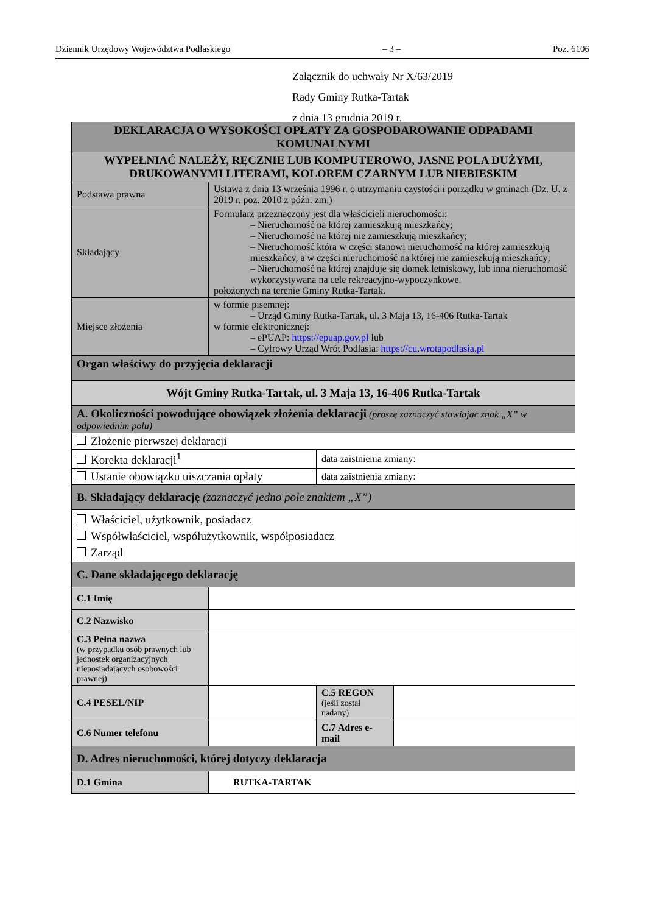Dziennik Urzędowy Województwa Podlaskiego – 3 – Poz. 6106
Załącznik do uchwały Nr X/63/2019
Rady Gminy Rutka-Tartak
z dnia 13 grudnia 2019 r.
| DEKLARACJA O WYSOKOŚCI OPŁATY ZA GOSPODAROWANIE ODPADAMI KOMUNALNYMI | | | |
| WYPEŁNIAĆ NALEŻY, RĘCZNIE LUB KOMPUTEROWO, JASNE POLA DUŻYMI, DRUKOWANYMI LITERAMI, KOLOREM CZARNYM LUB NIEBIESKIM | | | |
| Podstawa prawna | Ustawa z dnia 13 września 1996 r. o utrzymaniu czystości i porządku w gminach (Dz. U. z 2019 r. poz. 2010 z późn. zm.) | | |
| Składający | Formularz przeznaczony jest dla właścicieli nieruchomości: – Nieruchomość na której zamieszkują mieszkańcy; – Nieruchomość na której nie zamieszkują mieszkańcy; – Nieruchomość która w części stanowi nieruchomość na której zamieszkują mieszkańcy, a w części nieruchomość na której nie zamieszkują mieszkańcy; – Nieruchomość na której znajduje się domek letniskowy, lub inna nieruchomość wykorzystywana na cele rekreacyjno-wypoczynkowe. położonych na terenie Gminy Rutka-Tartak. | | |
| Miejsce złożenia | w formie pisemnej: – Urząd Gminy Rutka-Tartak, ul. 3 Maja 13, 16-406 Rutka-Tartak w formie elektronicznej: – ePUAP: https://epuap.gov.pl lub – Cyfrowy Urząd Wrót Podlasia: https://cu.wrotapodlasia.pl | | |
| Organ właściwy do przyjęcia deklaracji | | | |
| Wójt Gminy Rutka-Tartak, ul. 3 Maja 13, 16-406 Rutka-Tartak | | | |
| A. Okoliczności powodujące obowiązek złożenia deklaracji (proszę zaznaczyć stawiając znak „X” w odpowiednim polu) | | | |
| Złożenie pierwszej deklaracji | | | |
| Korekta deklaracji<sup>1</sup> | | data zaistnienia zmiany: | |
| Ustanie obowiązku uiszczania opłaty | | data zaistnienia zmiany: | |
| B. Składający deklarację (zaznaczyć jedno pole znakiem „X”) | | | |
| Właściciel, użytkownik, posiadacz Współwłaściciel, współużytkownik, współposiadacz Zarząd | | | |
| C. Dane składającego deklarację | | | |
| C.1 Imię | | | |
| C.2 Nazwisko | | | |
| C.3 Pełna nazwa (w przypadku osób prawnych lub jednostek organizacyjnych nieposiadających osobowości prawnej) | | | |
| C.4 PESEL/NIP | | C.5 REGON (jeśli został nadany) | |
| C.6 Numer telefonu | | C.7 Adres e-mail | |
| D. Adres nieruchomości, której dotyczy deklaracja | | | |
| D.1 Gmina | RUTKA-TARTAK | | |